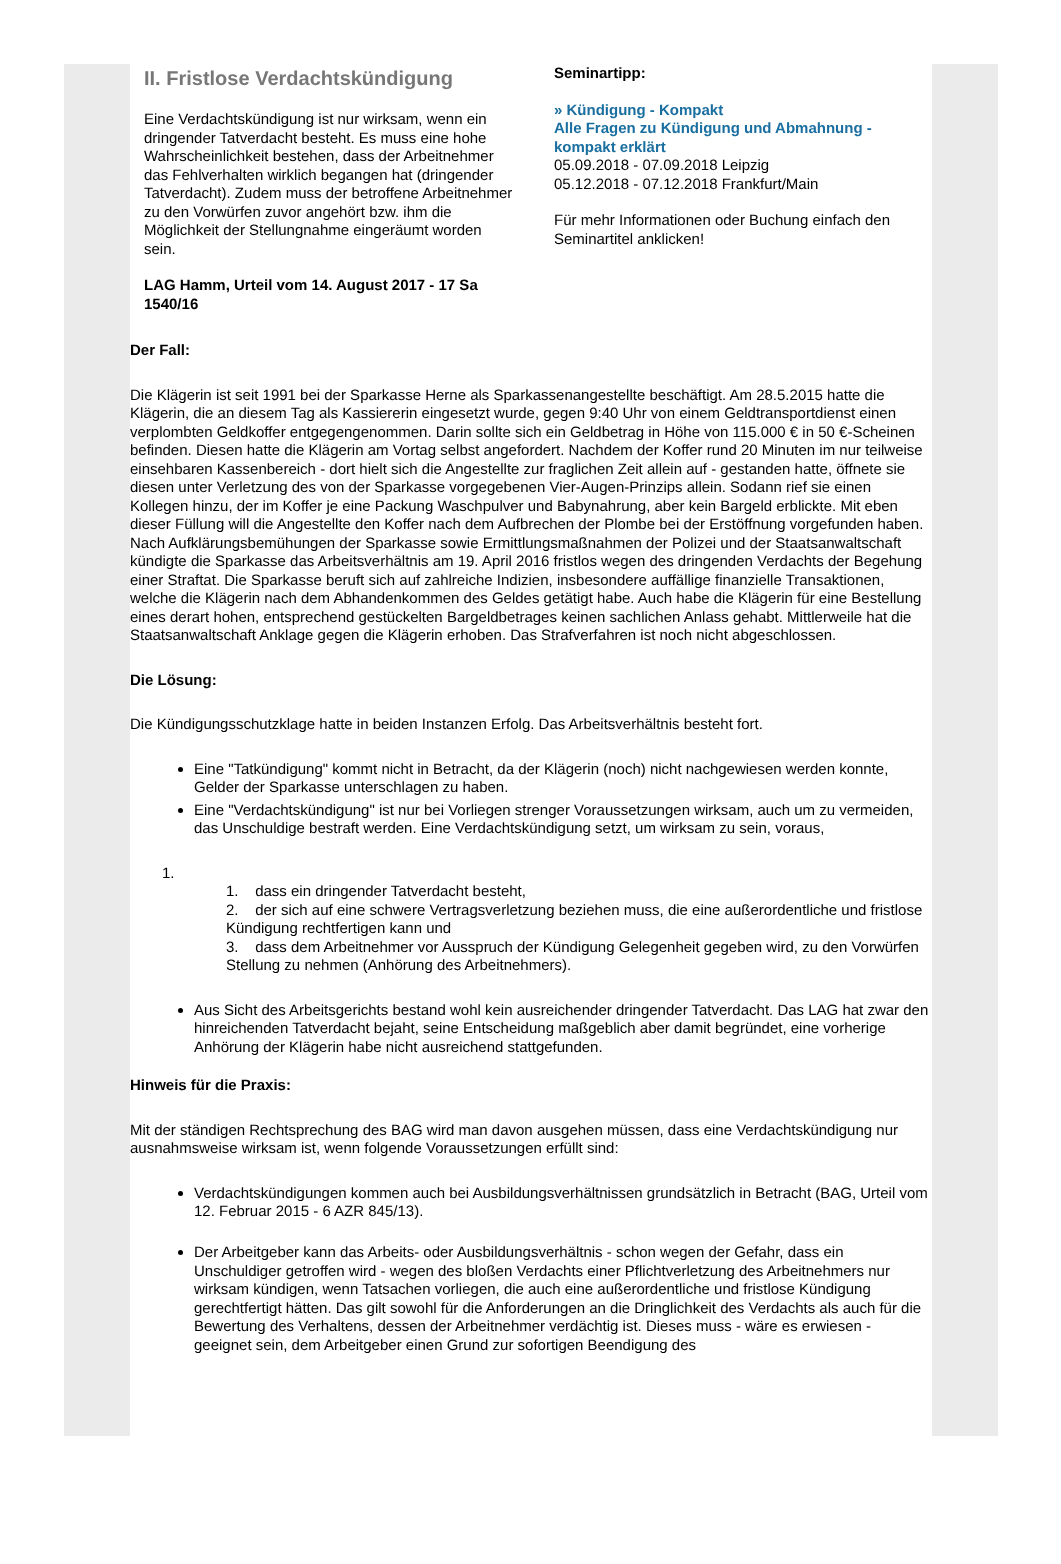II. Fristlose Verdachtskündigung
Eine Verdachtskündigung ist nur wirksam, wenn ein dringender Tatverdacht besteht. Es muss eine hohe Wahrscheinlichkeit bestehen, dass der Arbeitnehmer das Fehlverhalten wirklich begangen hat (dringender Tatverdacht). Zudem muss der betroffene Arbeitnehmer zu den Vorwürfen zuvor angehört bzw. ihm die Möglichkeit der Stellungnahme eingeräumt worden sein.
LAG Hamm, Urteil vom 14. August 2017 - 17 Sa 1540/16
Seminartipp:
» Kündigung - Kompakt
Alle Fragen zu Kündigung und Abmahnung - kompakt erklärt
05.09.2018 - 07.09.2018 Leipzig
05.12.2018 - 07.12.2018 Frankfurt/Main
Für mehr Informationen oder Buchung einfach den Seminartitel anklicken!
Der Fall:
Die Klägerin ist seit 1991 bei der Sparkasse Herne als Sparkassenangestellte beschäftigt. Am 28.5.2015 hatte die Klägerin, die an diesem Tag als Kassiererin eingesetzt wurde, gegen 9:40 Uhr von einem Geldtransportdienst einen verplombten Geldkoffer entgegengenommen. Darin sollte sich ein Geldbetrag in Höhe von 115.000 € in 50 €-Scheinen befinden. Diesen hatte die Klägerin am Vortag selbst angefordert. Nachdem der Koffer rund 20 Minuten im nur teilweise einsehbaren Kassenbereich - dort hielt sich die Angestellte zur fraglichen Zeit allein auf - gestanden hatte, öffnete sie diesen unter Verletzung des von der Sparkasse vorgegebenen Vier-Augen-Prinzips allein. Sodann rief sie einen Kollegen hinzu, der im Koffer je eine Packung Waschpulver und Babynahrung, aber kein Bargeld erblickte. Mit eben dieser Füllung will die Angestellte den Koffer nach dem Aufbrechen der Plombe bei der Erstöffnung vorgefunden haben. Nach Aufklärungsbemühungen der Sparkasse sowie Ermittlungsmaßnahmen der Polizei und der Staatsanwaltschaft kündigte die Sparkasse das Arbeitsverhältnis am 19. April 2016 fristlos wegen des dringenden Verdachts der Begehung einer Straftat. Die Sparkasse beruft sich auf zahlreiche Indizien, insbesondere auffällige finanzielle Transaktionen, welche die Klägerin nach dem Abhandenkommen des Geldes getätigt habe. Auch habe die Klägerin für eine Bestellung eines derart hohen, entsprechend gestückelten Bargeldbetrages keinen sachlichen Anlass gehabt. Mittlerweile hat die Staatsanwaltschaft Anklage gegen die Klägerin erhoben. Das Strafverfahren ist noch nicht abgeschlossen.
Die Lösung:
Die Kündigungsschutzklage hatte in beiden Instanzen Erfolg. Das Arbeitsverhältnis besteht fort.
Eine "Tatkündigung" kommt nicht in Betracht, da der Klägerin (noch) nicht nachgewiesen werden konnte, Gelder der Sparkasse unterschlagen zu haben.
Eine "Verdachtskündigung" ist nur bei Vorliegen strenger Voraussetzungen wirksam, auch um zu vermeiden, das Unschuldige bestraft werden. Eine Verdachtskündigung setzt, um wirksam zu sein, voraus,
1.
1. dass ein dringender Tatverdacht besteht,
2. der sich auf eine schwere Vertragsverletzung beziehen muss, die eine außerordentliche und fristlose Kündigung rechtfertigen kann und
3. dass dem Arbeitnehmer vor Ausspruch der Kündigung Gelegenheit gegeben wird, zu den Vorwürfen Stellung zu nehmen (Anhörung des Arbeitnehmers).
Aus Sicht des Arbeitsgerichts bestand wohl kein ausreichender dringender Tatverdacht. Das LAG hat zwar den hinreichenden Tatverdacht bejaht, seine Entscheidung maßgeblich aber damit begründet, eine vorherige Anhörung der Klägerin habe nicht ausreichend stattgefunden.
Hinweis für die Praxis:
Mit der ständigen Rechtsprechung des BAG wird man davon ausgehen müssen, dass eine Verdachtskündigung nur ausnahmsweise wirksam ist, wenn folgende Voraussetzungen erfüllt sind:
Verdachtskündigungen kommen auch bei Ausbildungsverhältnissen grundsätzlich in Betracht (BAG, Urteil vom 12. Februar 2015 - 6 AZR 845/13).
Der Arbeitgeber kann das Arbeits- oder Ausbildungsverhältnis - schon wegen der Gefahr, dass ein Unschuldiger getroffen wird - wegen des bloßen Verdachts einer Pflichtverletzung des Arbeitnehmers nur wirksam kündigen, wenn Tatsachen vorliegen, die auch eine außerordentliche und fristlose Kündigung gerechtfertigt hätten. Das gilt sowohl für die Anforderungen an die Dringlichkeit des Verdachts als auch für die Bewertung des Verhaltens, dessen der Arbeitnehmer verdächtig ist. Dieses muss - wäre es erwiesen - geeignet sein, dem Arbeitgeber einen Grund zur sofortigen Beendigung des